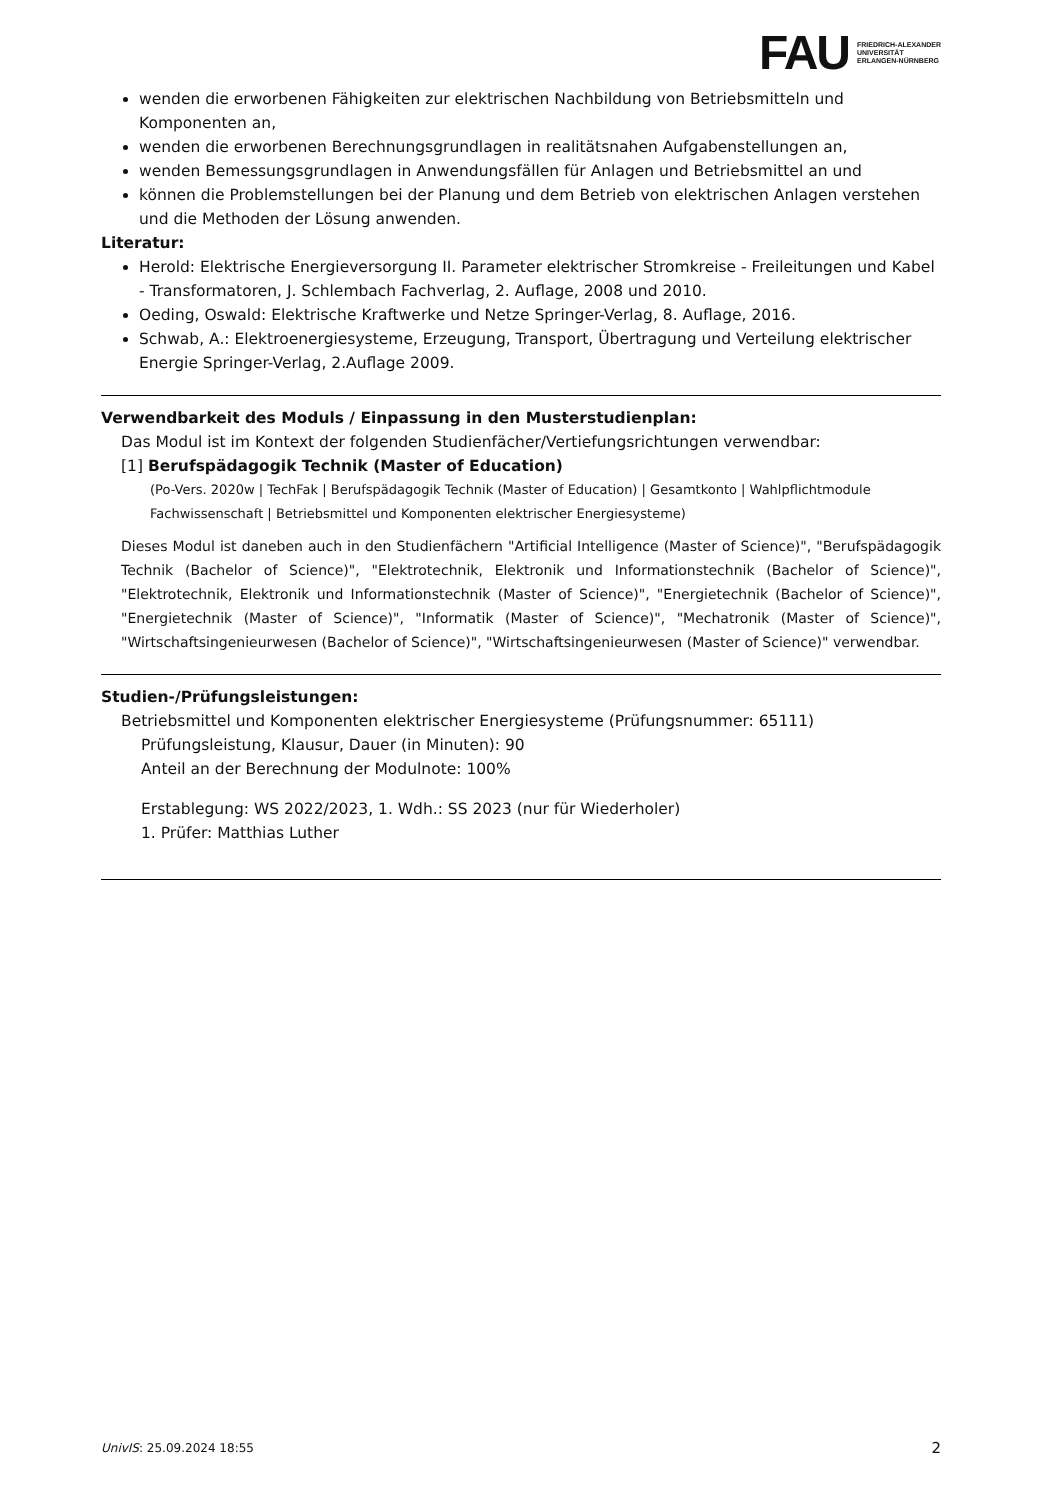FAU FRIEDRICH-ALEXANDER
UNIVERSITÄT
ERLANGEN-NÜRNBERG
wenden die erworbenen Fähigkeiten zur elektrischen Nachbildung von Betriebsmitteln und Komponenten an,
wenden die erworbenen Berechnungsgrundlagen in realitätsnahen Aufgabenstellungen an,
wenden Bemessungsgrundlagen in Anwendungsfällen für Anlagen und Betriebsmittel an und
können die Problemstellungen bei der Planung und dem Betrieb von elektrischen Anlagen verstehen und die Methoden der Lösung anwenden.
Literatur:
Herold: Elektrische Energieversorgung II. Parameter elektrischer Stromkreise - Freileitungen und Kabel - Transformatoren, J. Schlembach Fachverlag, 2. Auflage, 2008 und 2010.
Oeding, Oswald: Elektrische Kraftwerke und Netze Springer-Verlag, 8. Auflage, 2016.
Schwab, A.: Elektroenergiesysteme, Erzeugung, Transport, Übertragung und Verteilung elektrischer Energie Springer-Verlag, 2.Auflage 2009.
Verwendbarkeit des Moduls / Einpassung in den Musterstudienplan:
Das Modul ist im Kontext der folgenden Studienfächer/Vertiefungsrichtungen verwendbar:
[1] Berufspädagogik Technik (Master of Education)
(Po-Vers. 2020w | TechFak | Berufspädagogik Technik (Master of Education) | Gesamtkonto | Wahlpflichtmodule Fachwissenschaft | Betriebsmittel und Komponenten elektrischer Energiesysteme)
Dieses Modul ist daneben auch in den Studienfächern "Artificial Intelligence (Master of Science)", "Berufspädagogik Technik (Bachelor of Science)", "Elektrotechnik, Elektronik und Informationstechnik (Bachelor of Science)", "Elektrotechnik, Elektronik und Informationstechnik (Master of Science)", "Energietechnik (Bachelor of Science)", "Energietechnik (Master of Science)", "Informatik (Master of Science)", "Mechatronik (Master of Science)", "Wirtschaftsingenieurwesen (Bachelor of Science)", "Wirtschaftsingenieurwesen (Master of Science)" verwendbar.
Studien-/Prüfungsleistungen:
Betriebsmittel und Komponenten elektrischer Energiesysteme (Prüfungsnummer: 65111)
Prüfungsleistung, Klausur, Dauer (in Minuten): 90
Anteil an der Berechnung der Modulnote: 100%
Erstablegung: WS 2022/2023, 1. Wdh.: SS 2023 (nur für Wiederholer)
1. Prüfer: Matthias Luther
UnivIS: 25.09.2024 18:55 2